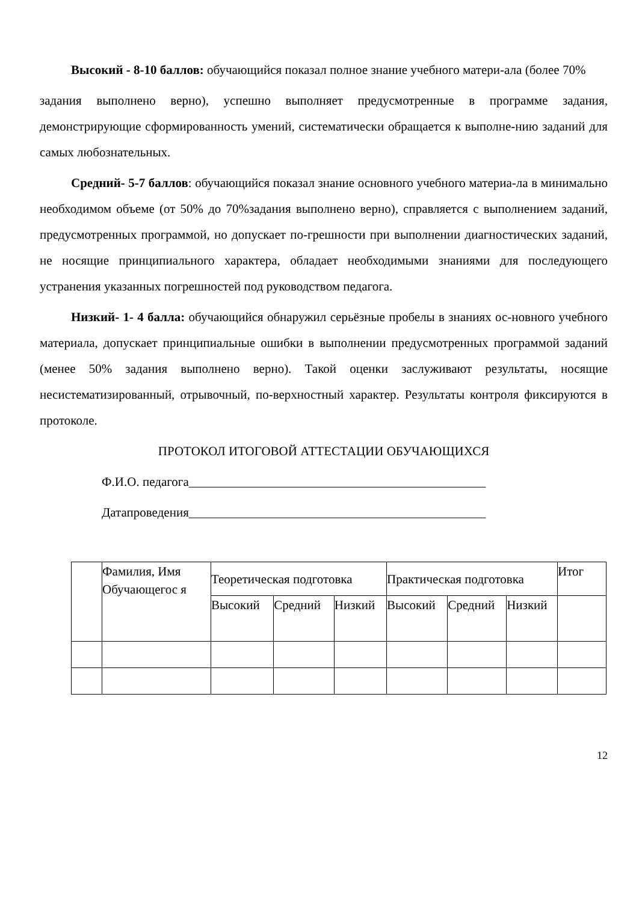Высокий - 8-10 баллов: обучающийся показал полное знание учебного матери-ала (более 70%
задания выполнено верно), успешно выполняет предусмотренные в программе задания, демонстрирующие сформированность умений, систематически обращается к выполне-нию заданий для самых любознательных.
Средний- 5-7 баллов: обучающийся показал знание основного учебного материа-ла в минимально необходимом объеме (от 50% до 70%задания выполнено верно), справляется с выполнением заданий, предусмотренных программой, но допускает по-грешности при выполнении диагностических заданий, не носящие принципиального характера, обладает необходимыми знаниями для последующего устранения указанных погрешностей под руководством педагога.
Низкий- 1- 4 балла: обучающийся обнаружил серьёзные пробелы в знаниях ос-новного учебного материала, допускает принципиальные ошибки в выполнении предусмотренных программой заданий (менее 50% задания выполнено верно). Такой оценки заслуживают результаты, носящие несистематизированный, отрывочный, по-верхностный характер. Результаты контроля фиксируются в протоколе.
ПРОТОКОЛ ИТОГОВОЙ АТТЕСТАЦИИ ОБУЧАЮЩИХСЯ
Ф.И.О. педагога_______________________________________________
Датапроведения_______________________________________________
| | Фамилия, Имя Обучающегос я | Теоретическая подготовка | | | Практическая подготовка | | | Итог |
| | | Высокий | Средний | Низкий | Высокий | Средний | Низкий | |
12